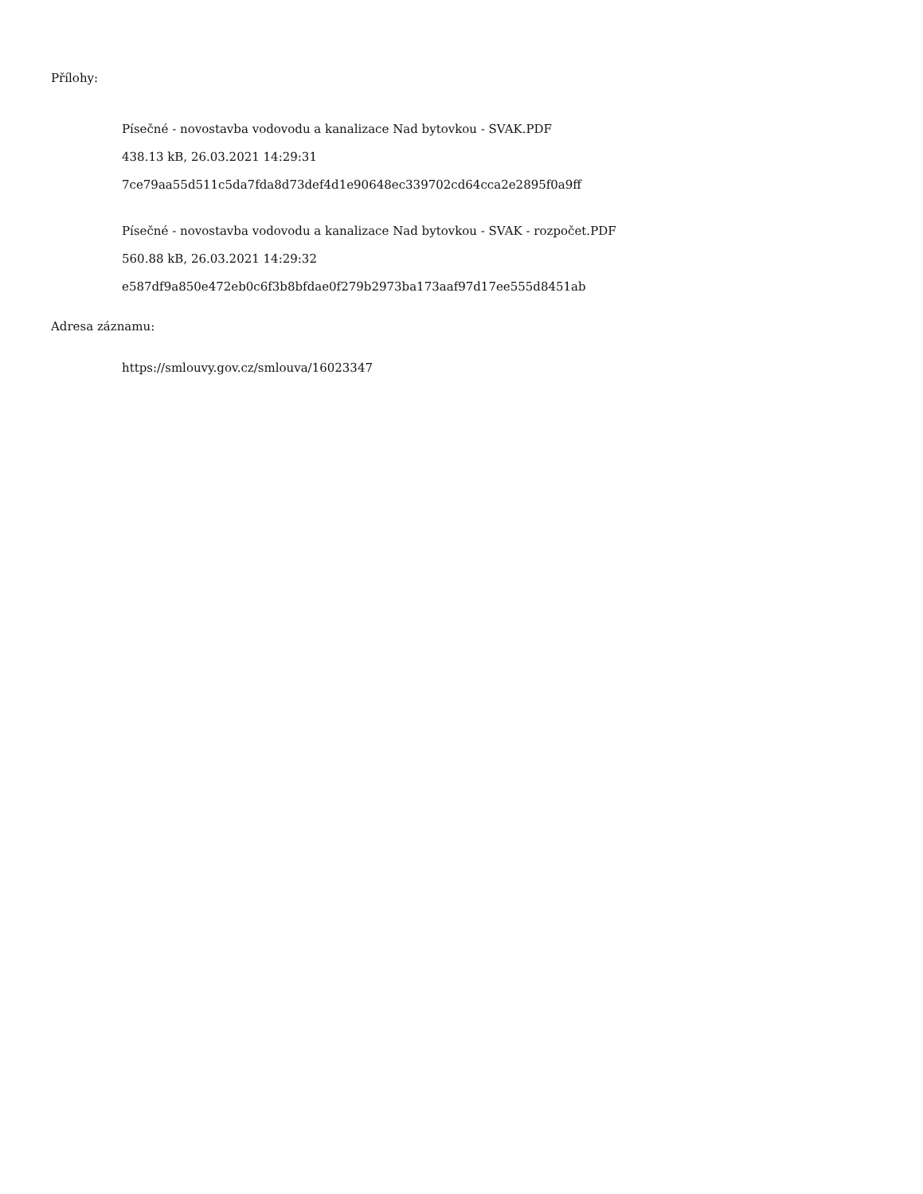Přílohy:
Písečné - novostavba vodovodu a kanalizace Nad bytovkou - SVAK.PDF
438.13 kB, 26.03.2021 14:29:31
7ce79aa55d511c5da7fda8d73def4d1e90648ec339702cd64cca2e2895f0a9ff
Písečné - novostavba vodovodu a kanalizace Nad bytovkou - SVAK - rozpočet.PDF
560.88 kB, 26.03.2021 14:29:32
e587df9a850e472eb0c6f3b8bfdae0f279b2973ba173aaf97d17ee555d8451ab
Adresa záznamu:
https://smlouvy.gov.cz/smlouva/16023347